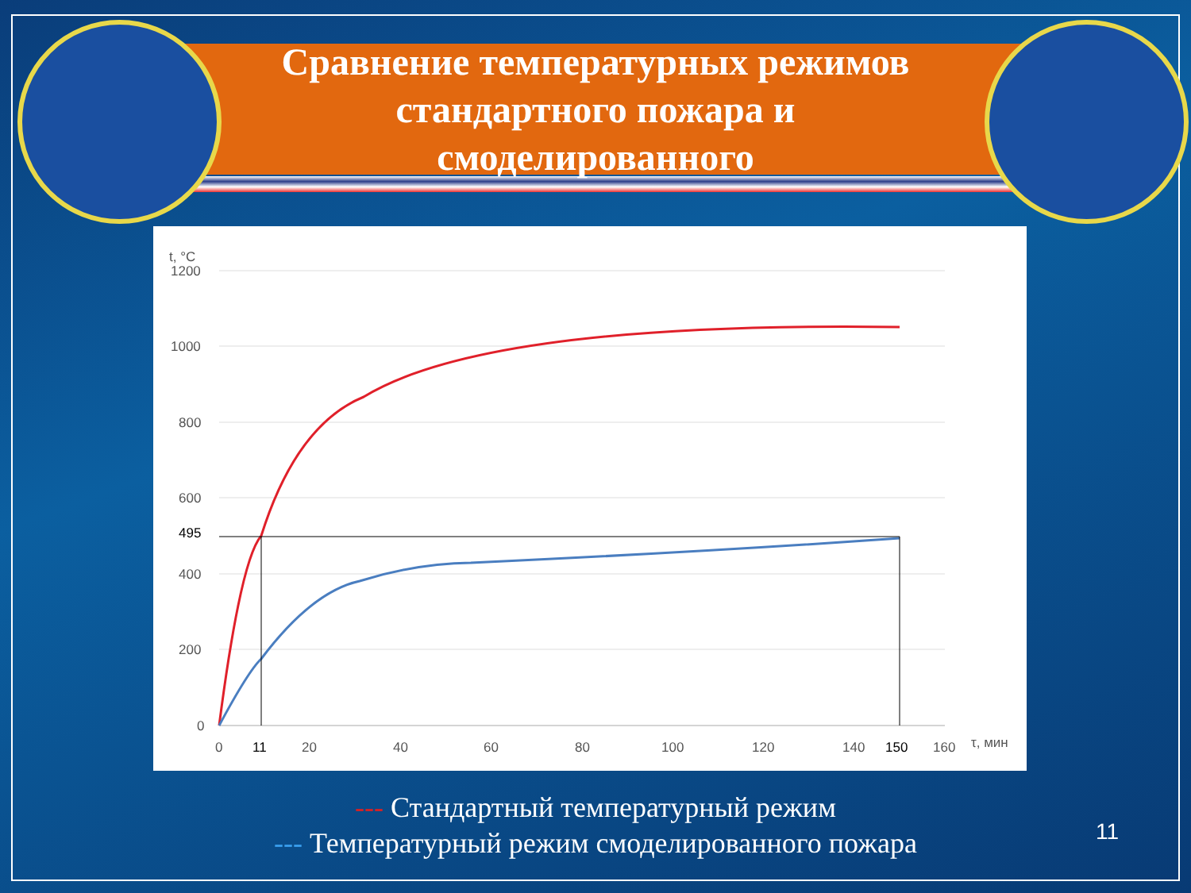Сравнение температурных режимов
стандартного пожара и
смоделированного
t, °C
1200
1000
800
600
495
400
200
0
0
11
20
40
60
80
100
120
140
150
160
τ, мин
--- Стандартный температурный режим
--- Температурный режим смоделированного пожара
11